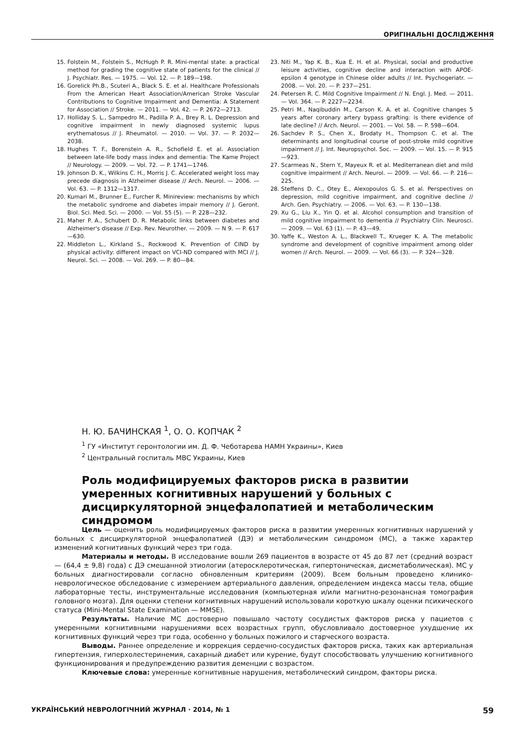ОРИГІНАЛЬНІ ДОСЛІДЖЕННЯ
15. Folstein M., Folstein S., McHugh P. R. Mini-mental state: a practical method for grading the cognitive state of patients for the clinical // J. Psychiatr. Res. — 1975. — Vol. 12. — P. 189—198.
16. Gorelick Ph.B., Scuteri A., Black S. E. et al. Healthcare Professionals From the American Heart Association/American Stroke Vascular Contributions to Cognitive Impairment and Dementia: A Statement for Association // Stroke. — 2011. — Vol. 42. — P. 2672—2713.
17. Holliday S. L., Sampedro M., Padilla P. A., Brey R. L. Depression and cognitive impairment in newly diagnosed systemic lupus erythematosus // J. Rheumatol. — 2010. — Vol. 37. — P. 2032—2038.
18. Hughes T. F., Borenstein A. R., Schofield E. et al. Association between late-life body mass index and dementia: The Kame Project // Neurology. — 2009. — Vol. 72. — P. 1741—1746.
19. Johnson D. K., Wilkins C. H., Morris J. C. Accelerated weight loss may precede diagnosis in Alzheimer disease // Arch. Neurol. — 2006. — Vol. 63. — P. 1312—1317.
20. Kumari M., Brunner E., Furcher R. Minireview: mechanisms by which the metabolic syndrome and diabetes impair memory // J. Geront. Biol. Sci. Med. Sci. — 2000. — Vol. 55 (5). — P. 228—232.
21. Maher P. A., Schubert D. R. Metabolic links between diabetes and Alzheimer's disease // Exp. Rev. Neurother. — 2009. — N 9. — P. 617—630.
22. Middleton L., Kirkland S., Rockwood K. Prevention of CIND by physical activity: different impact on VCI-ND compared with MCI // J. Neurol. Sci. — 2008. — Vol. 269. — P. 80—84.
23. Niti M., Yap K. B., Kua E. H. et al. Physical, social and productive leisure activities, cognitive decline and interaction with APOE-epsilon 4 genotype in Chinese older adults // Int. Psychogeriatr. — 2008. — Vol. 20. — P. 237—251.
24. Petersen R. C. Mild Cognitive Impairment // N. Engl. J. Med. — 2011. — Vol. 364. — P. 2227—2234.
25. Petri M., Naqibuddin M., Carson K. A. et al. Cognitive changes 5 years after coronary artery bypass grafting: is there evidence of late decline? // Arch. Neurol. — 2001. — Vol. 58. — P. 598—604.
26. Sachdev P. S., Chen X., Brodaty H., Thompson C. et al. The determinants and longitudinal course of post-stroke mild cognitive impairment // J. Int. Neuropsychol. Soc. — 2009. — Vol. 15. — P. 915—923.
27. Scarmeas N., Stern Y., Mayeux R. et al. Mediterranean diet and mild cognitive impairment // Arch. Neurol. — 2009. — Vol. 66. — P. 216—225.
28. Steffens D. C., Otey E., Alexopoulos G. S. et al. Perspectives on depression, mild cognitive impairment, and cognitive decline // Arch. Gen. Psychiatry. — 2006. — Vol. 63. — P. 130—138.
29. Xu G., Liu X., Yin Q. et al. Alcohol consumption and transition of mild cognitive impairment to dementia // Psychiatry Clin. Neurosci. — 2009. — Vol. 63 (1). — P. 43—49.
30. Yaffe K., Weston A. L., Blackwell T., Krueger K. A. The metabolic syndrome and development of cognitive impairment among older women // Arch. Neurol. — 2009. — Vol. 66 (3). — P. 324—328.
Н. Ю. БАЧИНСКАЯ <sup>1</sup>, О. О. КОПЧАК <sup>2</sup>
<sup>1</sup> ГУ «Институт геронтологии им. Д. Ф. Чеботарева НАМН Украины», Киев
<sup>2</sup> Центральный госпиталь МВС Украины, Киев
Роль модифицируемых факторов риска в развитии умеренных когнитивных нарушений у больных с дисциркуляторной энцефалопатией и метаболическим синдромом
Цель — оценить роль модифицируемых факторов риска в развитии умеренных когнитивных нарушений у больных с дисциркуляторной энцефалопатией (ДЭ) и метаболическим синдромом (МС), а также характер изменений когнитивных функций через три года.
Материалы и методы. В исследование вошли 269 пациентов в возрасте от 45 до 87 лет (средний возраст — (64,4 ± 9,8) года) с ДЭ смешанной этиологии (атеросклеротическая, гипертоническая, дисметаболическая). МС у больных диагностировали согласно обновленным критериям (2009). Всем больным проведено клинико-неврологическое обследование с измерением артериального давления, определением индекса массы тела, общие лабораторные тесты, инструментальные исследования (компьютерная и/или магнитно-резонансная томография головного мозга). Для оценки степени когнитивных нарушений использовали короткую шкалу оценки психического статуса (Mini-Mental State Examination — MMSE).
Результаты. Наличие МС достоверно повышало частоту сосудистых факторов риска у пациетов с умеренными когнитивными нарушениями всех возрастных групп, обусловливало достоверное ухудшение их когнитивных функций через три года, особенно у больных пожилого и старческого возраста.
Выводы. Раннее определение и коррекция сердечно-сосудистых факторов риска, таких как артериальная гипертензия, гиперхолестеринемия, сахарный диабет или курение, будут способствовать улучшению когнитивного функционирования и предупреждению развития деменции с возрастом.
Ключевые слова: умеренные когнитивные нарушения, метаболический синдром, факторы риска.
УКРАЇНСЬКИЙ НЕВРОЛОГІЧНИЙ ЖУРНАЛ · 2014, № 1 59